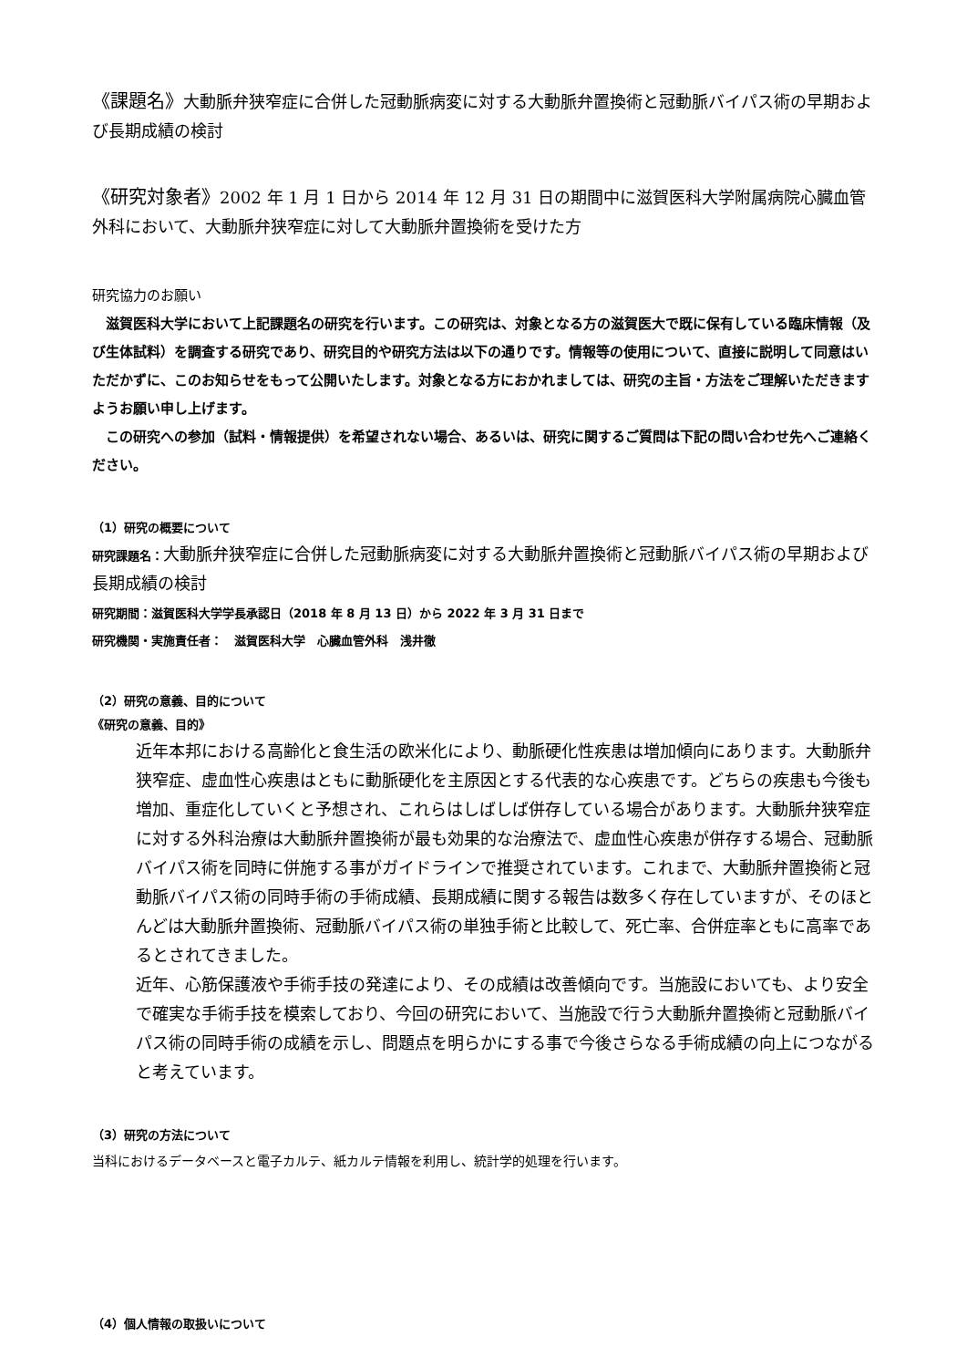《課題名》大動脈弁狭窄症に合併した冠動脈病変に対する大動脈弁置換術と冠動脈バイパス術の早期および長期成績の検討
《研究対象者》2002 年 1 月 1 日から 2014 年 12 月 31 日の期間中に滋賀医科大学附属病院心臓血管外科において、大動脈弁狭窄症に対して大動脈弁置換術を受けた方
研究協力のお願い
　滋賀医科大学において上記課題名の研究を行います。この研究は、対象となる方の滋賀医大で既に保有している臨床情報（及び生体試料）を調査する研究であり、研究目的や研究方法は以下の通りです。情報等の使用について、直接に説明して同意はいただかずに、このお知らせをもって公開いたします。対象となる方におかれましては、研究の主旨・方法をご理解いただきますようお願い申し上げます。
　この研究への参加（試料・情報提供）を希望されない場合、あるいは、研究に関するご質問は下記の問い合わせ先へご連絡ください。
（1）研究の概要について
研究課題名：大動脈弁狭窄症に合併した冠動脈病変に対する大動脈弁置換術と冠動脈バイパス術の早期および長期成績の検討
研究期間：滋賀医科大学学長承認日（2018 年 8 月 13 日）から 2022 年 3 月 31 日まで
研究機関・実施責任者：　滋賀医科大学　心臓血管外科　浅井徹
（2）研究の意義、目的について
《研究の意義、目的》
近年本邦における高齢化と食生活の欧米化により、動脈硬化性疾患は増加傾向にあります。大動脈弁狭窄症、虚血性心疾患はともに動脈硬化を主原因とする代表的な心疾患です。どちらの疾患も今後も増加、重症化していくと予想され、これらはしばしば併存している場合があります。大動脈弁狭窄症に対する外科治療は大動脈弁置換術が最も効果的な治療法で、虚血性心疾患が併存する場合、冠動脈バイパス術を同時に併施する事がガイドラインで推奨されています。これまで、大動脈弁置換術と冠動脈バイパス術の同時手術の手術成績、長期成績に関する報告は数多く存在していますが、そのほとんどは大動脈弁置換術、冠動脈バイパス術の単独手術と比較して、死亡率、合併症率ともに高率であるとされてきました。
近年、心筋保護液や手術手技の発達により、その成績は改善傾向です。当施設においても、より安全で確実な手術手技を模索しており、今回の研究において、当施設で行う大動脈弁置換術と冠動脈バイパス術の同時手術の成績を示し、問題点を明らかにする事で今後さらなる手術成績の向上につながると考えています。
（3）研究の方法について
当科におけるデータベースと電子カルテ、紙カルテ情報を利用し、統計学的処理を行います。
（4）個人情報の取扱いについて